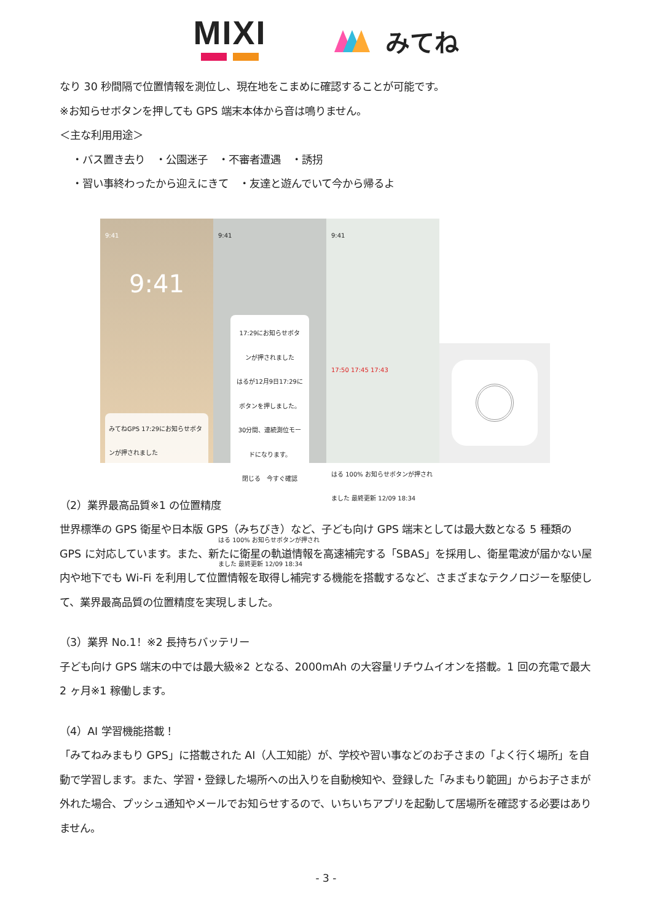MIXI
みてね
なり 30 秒間隔で位置情報を測位し、現在地をこまめに確認することが可能です。
※お知らせボタンを押しても GPS 端末本体から音は鳴りません。
＜主な利用用途＞
・バス置き去り　・公園迷子　・不審者遭遇　・誘拐
・習い事終わったから迎えにきて　・友達と遊んでいて今から帰るよ
9:41
9:41
みてねGPS 17:29にお知らせボタンが押されました
9:41
17:29にお知らせボタンが押されました
はるが12月9日17:29にボタンを押しました。30分間、連続測位モードになります。
閉じる　今すぐ確認
はる 100% お知らせボタンが押されました 最終更新 12/09 18:34
9:41
17:50 17:45 17:43
はる 100% お知らせボタンが押されました 最終更新 12/09 18:34
（2）業界最高品質※1 の位置精度
世界標準の GPS 衛星や日本版 GPS（みちびき）など、子ども向け GPS 端末としては最大数となる 5 種類の GPS に対応しています。また、新たに衛星の軌道情報を高速補完する「SBAS」を採用し、衛星電波が届かない屋内や地下でも Wi-Fi を利用して位置情報を取得し補完する機能を搭載するなど、さまざまなテクノロジーを駆使して、業界最高品質の位置精度を実現しました。
（3）業界 No.1！※2 長持ちバッテリー
子ども向け GPS 端末の中では最大級※2 となる、2000mAh の大容量リチウムイオンを搭載。1 回の充電で最大 2 ヶ月※1 稼働します。
（4）AI 学習機能搭載！
「みてねみまもり GPS」に搭載された AI（人工知能）が、学校や習い事などのお子さまの「よく行く場所」を自動で学習します。また、学習・登録した場所への出入りを自動検知や、登録した「みまもり範囲」からお子さまが外れた場合、プッシュ通知やメールでお知らせするので、いちいちアプリを起動して居場所を確認する必要はありません。
- 3 -